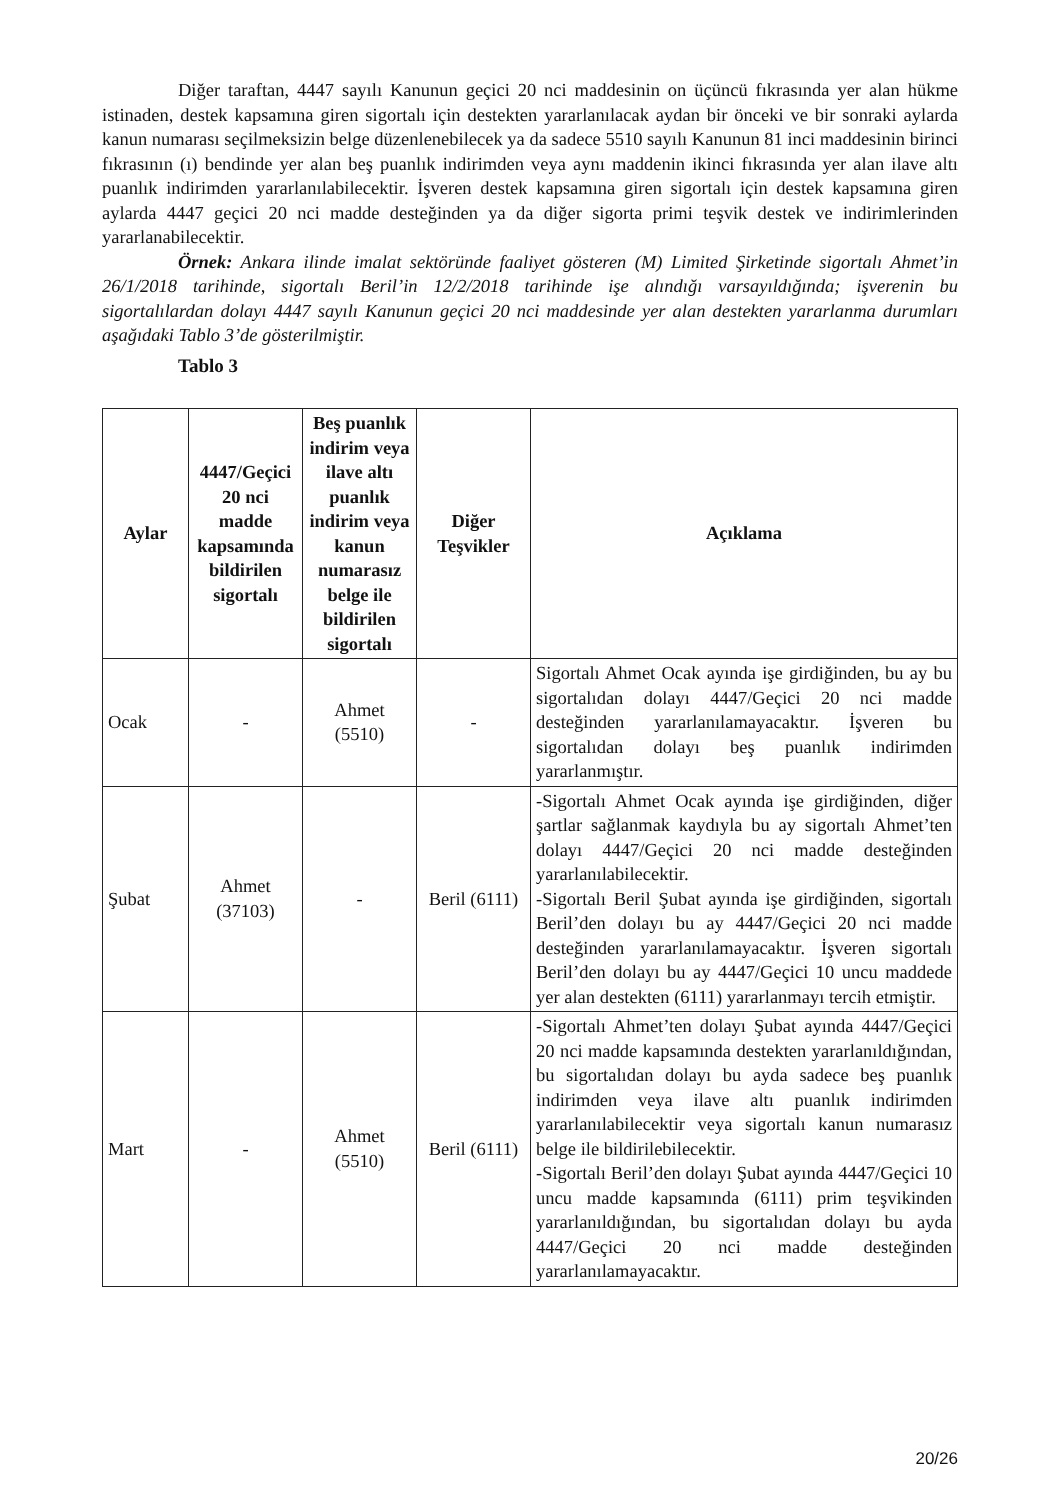Diğer taraftan, 4447 sayılı Kanunun geçici 20 nci maddesinin on üçüncü fıkrasında yer alan hükme istinaden, destek kapsamına giren sigortalı için destekten yararlanılacak aydan bir önceki ve bir sonraki aylarda kanun numarası seçilmeksizin belge düzenlenebilecek ya da sadece 5510 sayılı Kanunun 81 inci maddesinin birinci fıkrasının (ı) bendinde yer alan beş puanlık indirimden veya aynı maddenin ikinci fıkrasında yer alan ilave altı puanlık indirimden yararlanılabilecektir. İşveren destek kapsamına giren sigortalı için destek kapsamına giren aylarda 4447 geçici 20 nci madde desteğinden ya da diğer sigorta primi teşvik destek ve indirimlerinden yararlanabilecektir.
Örnek: Ankara ilinde imalat sektöründe faaliyet gösteren (M) Limited Şirketinde sigortalı Ahmet’in 26/1/2018 tarihinde, sigortalı Beril’in 12/2/2018 tarihinde işe alındığı varsayıldığında; işverenin bu sigortalılardan dolayı 4447 sayılı Kanunun geçici 20 nci maddesinde yer alan destekten yararlanma durumları aşağıdaki Tablo 3’de gösterilmiştir.
Tablo 3
| Aylar | 4447/Geçici 20 nci madde kapsamında bildirilen sigortalı | Beş puanlık indirim veya ilave altı puanlık indirim veya kanun numarasız belge ile bildirilen sigortalı | Diğer Teşvikler | Açıklama |
| --- | --- | --- | --- | --- |
| Ocak | - | Ahmet (5510) | - | Sigortalı Ahmet Ocak ayında işe girdiğinden, bu ay bu sigortalıdan dolayı 4447/Geçici 20 nci madde desteğinden yararlanılamayacaktır. İşveren bu sigortalıdan dolayı beş puanlık indirimden yararlanmıştır. |
| Şubat | Ahmet (37103) | - | Beril (6111) | -Sigortalı Ahmet Ocak ayında işe girdiğinden, diğer şartlar sağlanmak kaydıyla bu ay sigortalı Ahmet’ten dolayı 4447/Geçici 20 nci madde desteğinden yararlanılabilecektir. -Sigortalı Beril Şubat ayında işe girdiğinden, sigortalı Beril’den dolayı bu ay 4447/Geçici 20 nci madde desteğinden yararlanılamayacaktır. İşveren sigortalı Beril’den dolayı bu ay 4447/Geçici 10 uncu maddede yer alan destekten (6111) yararlanmayı tercih etmiştir. |
| Mart | - | Ahmet (5510) | Beril (6111) | -Sigortalı Ahmet’ten dolayı Şubat ayında 4447/Geçici 20 nci madde kapsamında destekten yararlanıldığından, bu sigortalıdan dolayı bu ayda sadece beş puanlık indirimden veya ilave altı puanlık indirimden yararlanılabilecektir veya sigortalı kanun numarasız belge ile bildirilebilecektir. -Sigortalı Beril’den dolayı Şubat ayında 4447/Geçici 10 uncu madde kapsamında (6111) prim teşvikinden yararlanıldığından, bu sigortalıdan dolayı bu ayda 4447/Geçici 20 nci madde desteğinden yararlanılamayacaktır. |
20/26